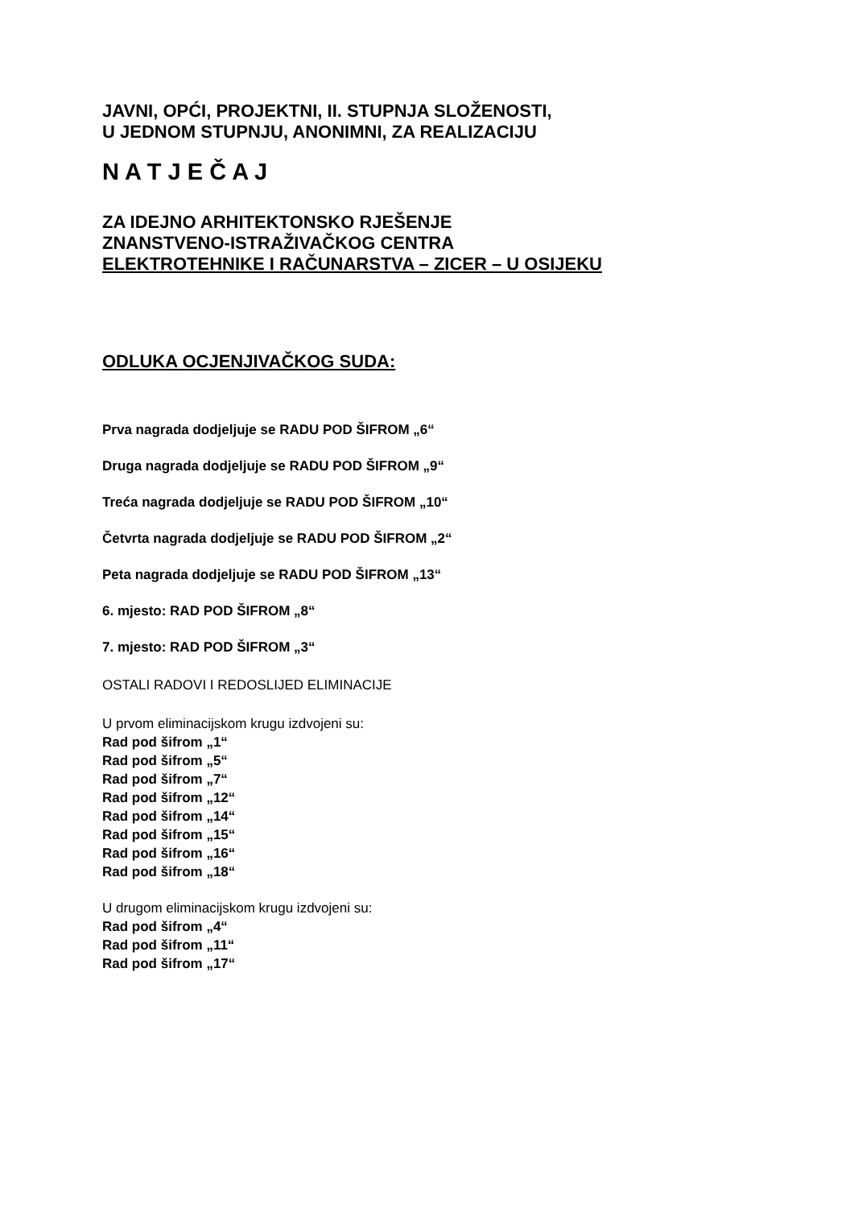JAVNI, OPĆI, PROJEKTNI, II. STUPNJA SLOŽENOSTI,
U JEDNOM STUPNJU, ANONIMNI, ZA REALIZACIJU
N A T J E Č A J
ZA IDEJNO ARHITEKTONSKO RJEŠENJE
ZNANSTVENO-ISTRAŽIVAČKOG CENTRA
ELEKTROTEHNIKE I RAČUNARSTVA – ZICER – U OSIJEKU
ODLUKA OCJENJIVAČKOG SUDA:
Prva nagrada dodjeljuje se RADU POD ŠIFROM „6“
Druga nagrada dodjeljuje se RADU POD ŠIFROM „9“
Treća nagrada dodjeljuje se RADU POD ŠIFROM „10“
Četvrta nagrada dodjeljuje se RADU POD ŠIFROM „2“
Peta nagrada dodjeljuje se RADU POD ŠIFROM „13“
6. mjesto: RAD POD ŠIFROM „8“
7. mjesto: RAD POD ŠIFROM „3“
OSTALI RADOVI I REDOSLIJED ELIMINACIJE
U prvom eliminacijskom krugu izdvojeni su:
Rad pod šifrom „1“
Rad pod šifrom „5“
Rad pod šifrom „7“
Rad pod šifrom „12“
Rad pod šifrom „14“
Rad pod šifrom „15“
Rad pod šifrom „16“
Rad pod šifrom „18“
U drugom eliminacijskom krugu izdvojeni su:
Rad pod šifrom „4“
Rad pod šifrom „11“
Rad pod šifrom „17“